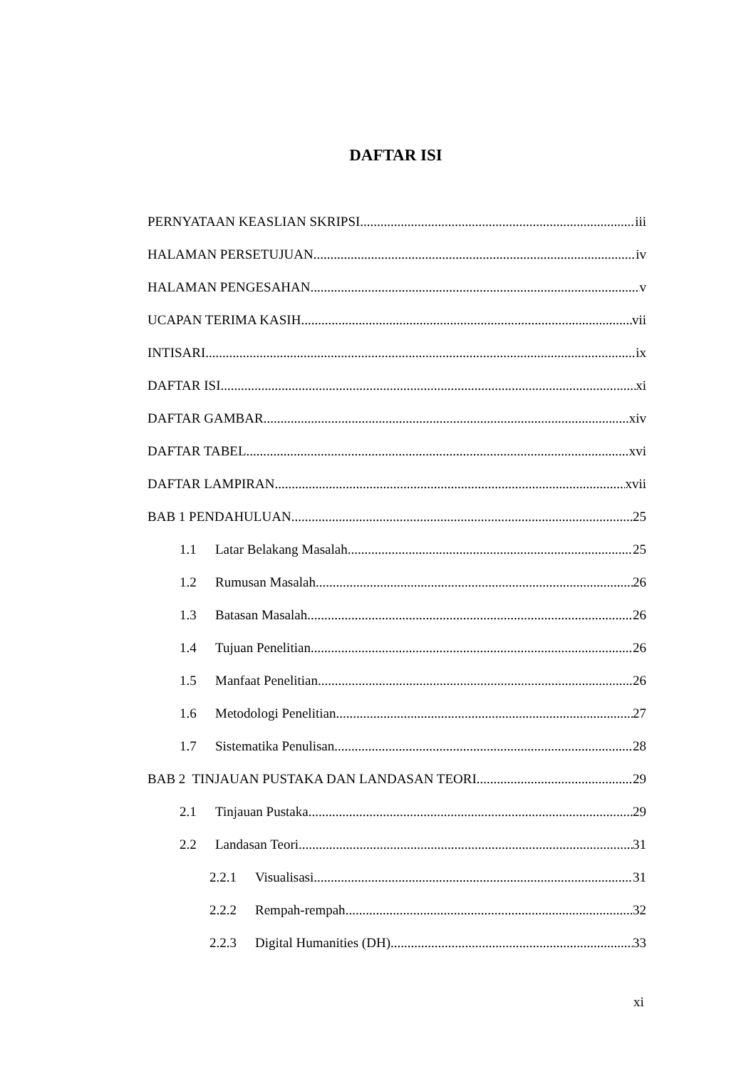DAFTAR ISI
PERNYATAAN KEASLIAN SKRIPSI iii
HALAMAN PERSETUJUAN iv
HALAMAN PENGESAHAN v
UCAPAN TERIMA KASIH vii
INTISARI ix
DAFTAR ISI xi
DAFTAR GAMBAR xiv
DAFTAR TABEL xvi
DAFTAR LAMPIRAN xvii
BAB 1 PENDAHULUAN 25
1.1 Latar Belakang Masalah 25
1.2 Rumusan Masalah 26
1.3 Batasan Masalah 26
1.4 Tujuan Penelitian 26
1.5 Manfaat Penelitian 26
1.6 Metodologi Penelitian 27
1.7 Sistematika Penulisan 28
BAB 2 TINJAUAN PUSTAKA DAN LANDASAN TEORI 29
2.1 Tinjauan Pustaka 29
2.2 Landasan Teori 31
2.2.1 Visualisasi 31
2.2.2 Rempah-rempah 32
2.2.3 Digital Humanities (DH) 33
xi